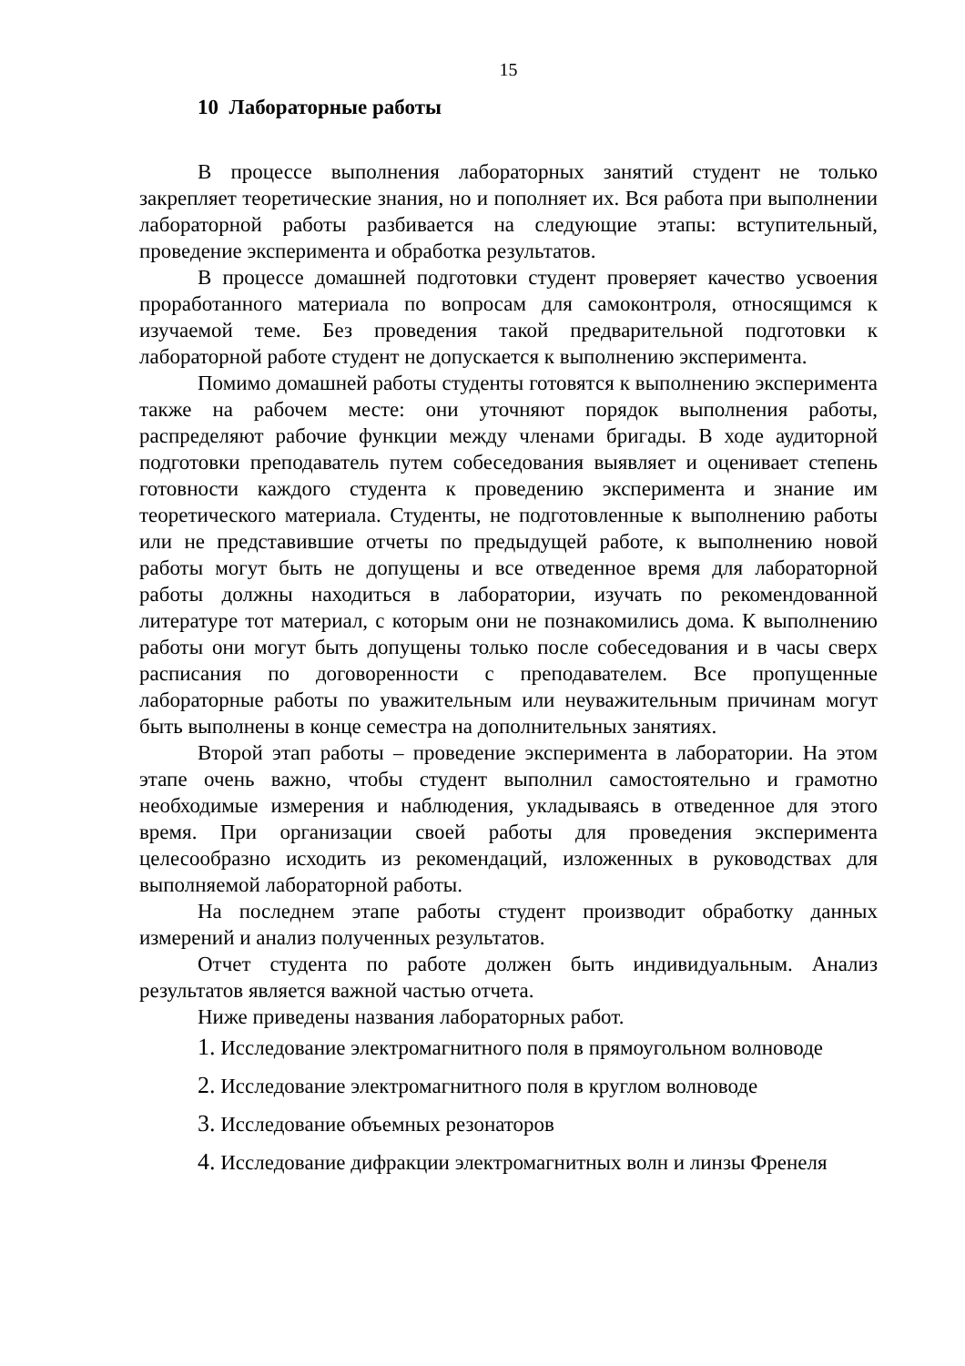15
10 Лабораторные работы
В процессе выполнения лабораторных занятий студент не только закрепляет теоретические знания, но и пополняет их. Вся работа при выполнении лабораторной работы разбивается на следующие этапы: вступительный, проведение эксперимента и обработка результатов.
В процессе домашней подготовки студент проверяет качество усвоения проработанного материала по вопросам для самоконтроля, относящимся к изучаемой теме. Без проведения такой предварительной подготовки к лабораторной работе студент не допускается к выполнению эксперимента.
Помимо домашней работы студенты готовятся к выполнению эксперимента также на рабочем месте: они уточняют порядок выполнения работы, распределяют рабочие функции между членами бригады. В ходе аудиторной подготовки преподаватель путем собеседования выявляет и оценивает степень готовности каждого студента к проведению эксперимента и знание им теоретического материала. Студенты, не подготовленные к выполнению работы или не представившие отчеты по предыдущей работе, к выполнению новой работы могут быть не допущены и все отведенное время для лабораторной работы должны находиться в лаборатории, изучать по рекомендованной литературе тот материал, с которым они не познакомились дома. К выполнению работы они могут быть допущены только после собеседования и в часы сверх расписания по договоренности с преподавателем. Все пропущенные лабораторные работы по уважительным или неуважительным причинам могут быть выполнены в конце семестра на дополнительных занятиях.
Второй этап работы – проведение эксперимента в лаборатории. На этом этапе очень важно, чтобы студент выполнил самостоятельно и грамотно необходимые измерения и наблюдения, укладываясь в отведенное для этого время. При организации своей работы для проведения эксперимента целесообразно исходить из рекомендаций, изложенных в руководствах для выполняемой лабораторной работы.
На последнем этапе работы студент производит обработку данных измерений и анализ полученных результатов.
Отчет студента по работе должен быть индивидуальным. Анализ результатов является важной частью отчета.
Ниже приведены названия лабораторных работ.
1. Исследование электромагнитного поля в прямоугольном волноводе
2. Исследование электромагнитного поля в круглом волноводе
3. Исследование объемных резонаторов
4. Исследование дифракции электромагнитных волн и линзы Френеля